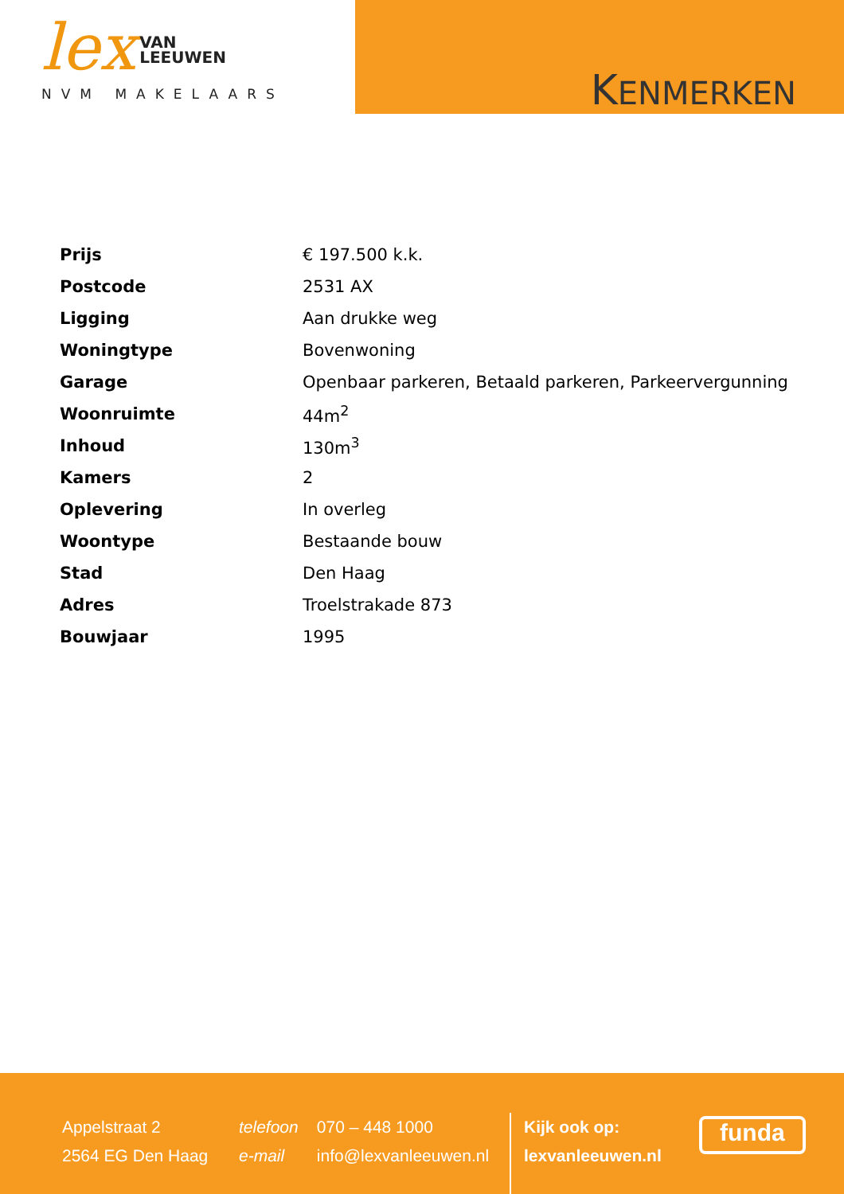lex VAN
LEEUWEN
NVM MAKELAARS
KENMERKEN
| Prijs | € 197.500 k.k. |
| Postcode | 2531 AX |
| Ligging | Aan drukke weg |
| Woningtype | Bovenwoning |
| Garage | Openbaar parkeren, Betaald parkeren, Parkeervergunning |
| Woonruimte | 44m<sup>2</sup> |
| Inhoud | 130m<sup>3</sup> |
| Kamers | 2 |
| Oplevering | In overleg |
| Woontype | Bestaande bouw |
| Stad | Den Haag |
| Adres | Troelstrakade 873 |
| Bouwjaar | 1995 |
Appelstraat 2
2564 EG Den Haag
telefoon 070 – 448 1000
e-mail info@lexvanleeuwen.nl
Kijk ook op:
lexvanleeuwen.nl
funda